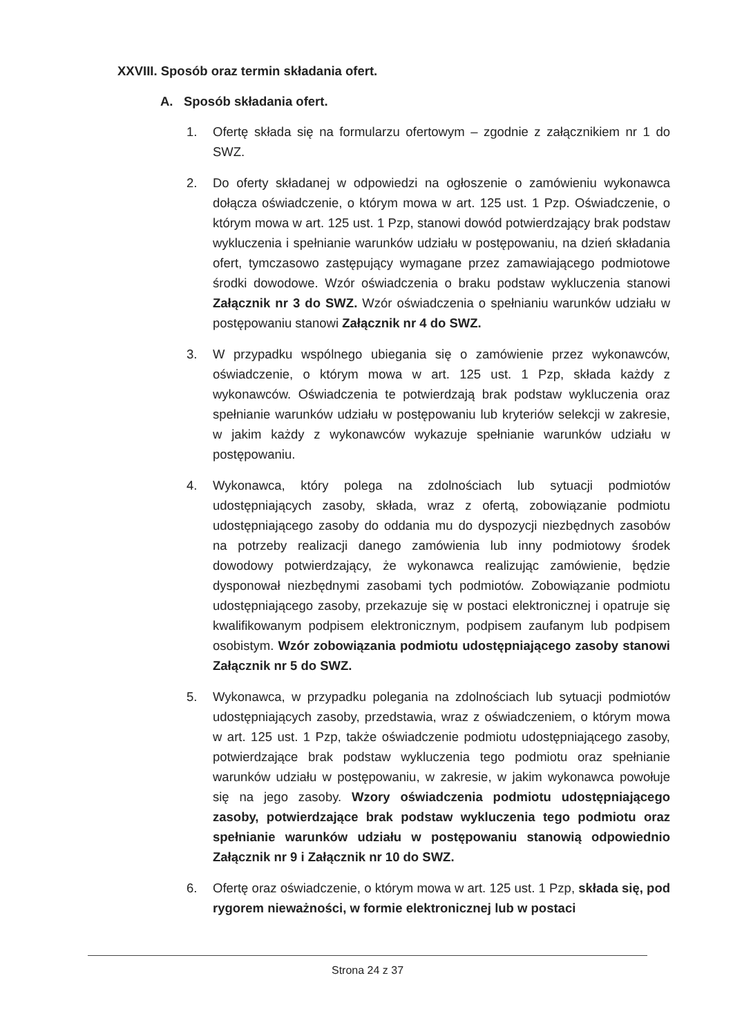XXVIII. Sposób oraz termin składania ofert.
A. Sposób składania ofert.
1. Ofertę składa się na formularzu ofertowym – zgodnie z załącznikiem nr 1 do SWZ.
2. Do oferty składanej w odpowiedzi na ogłoszenie o zamówieniu wykonawca dołącza oświadczenie, o którym mowa w art. 125 ust. 1 Pzp. Oświadczenie, o którym mowa w art. 125 ust. 1 Pzp, stanowi dowód potwierdzający brak podstaw wykluczenia i spełnianie warunków udziału w postępowaniu, na dzień składania ofert, tymczasowo zastępujący wymagane przez zamawiającego podmiotowe środki dowodowe. Wzór oświadczenia o braku podstaw wykluczenia stanowi Załącznik nr 3 do SWZ. Wzór oświadczenia o spełnianiu warunków udziału w postępowaniu stanowi Załącznik nr 4 do SWZ.
3. W przypadku wspólnego ubiegania się o zamówienie przez wykonawców, oświadczenie, o którym mowa w art. 125 ust. 1 Pzp, składa każdy z wykonawców. Oświadczenia te potwierdzają brak podstaw wykluczenia oraz spełnianie warunków udziału w postępowaniu lub kryteriów selekcji w zakresie, w jakim każdy z wykonawców wykazuje spełnianie warunków udziału w postępowaniu.
4. Wykonawca, który polega na zdolnościach lub sytuacji podmiotów udostępniających zasoby, składa, wraz z ofertą, zobowiązanie podmiotu udostępniającego zasoby do oddania mu do dyspozycji niezbędnych zasobów na potrzeby realizacji danego zamówienia lub inny podmiotowy środek dowodowy potwierdzający, że wykonawca realizując zamówienie, będzie dysponował niezbędnymi zasobami tych podmiotów. Zobowiązanie podmiotu udostępniającego zasoby, przekazuje się w postaci elektronicznej i opatruje się kwalifikowanym podpisem elektronicznym, podpisem zaufanym lub podpisem osobistym. Wzór zobowiązania podmiotu udostępniającego zasoby stanowi Załącznik nr 5 do SWZ.
5. Wykonawca, w przypadku polegania na zdolnościach lub sytuacji podmiotów udostępniających zasoby, przedstawia, wraz z oświadczeniem, o którym mowa w art. 125 ust. 1 Pzp, także oświadczenie podmiotu udostępniającego zasoby, potwierdzające brak podstaw wykluczenia tego podmiotu oraz spełnianie warunków udziału w postępowaniu, w zakresie, w jakim wykonawca powołuje się na jego zasoby. Wzory oświadczenia podmiotu udostępniającego zasoby, potwierdzające brak podstaw wykluczenia tego podmiotu oraz spełnianie warunków udziału w postępowaniu stanowią odpowiednio Załącznik nr 9 i Załącznik nr 10 do SWZ.
6. Ofertę oraz oświadczenie, o którym mowa w art. 125 ust. 1 Pzp, składa się, pod rygorem nieważności, w formie elektronicznej lub w postaci
Strona 24 z 37